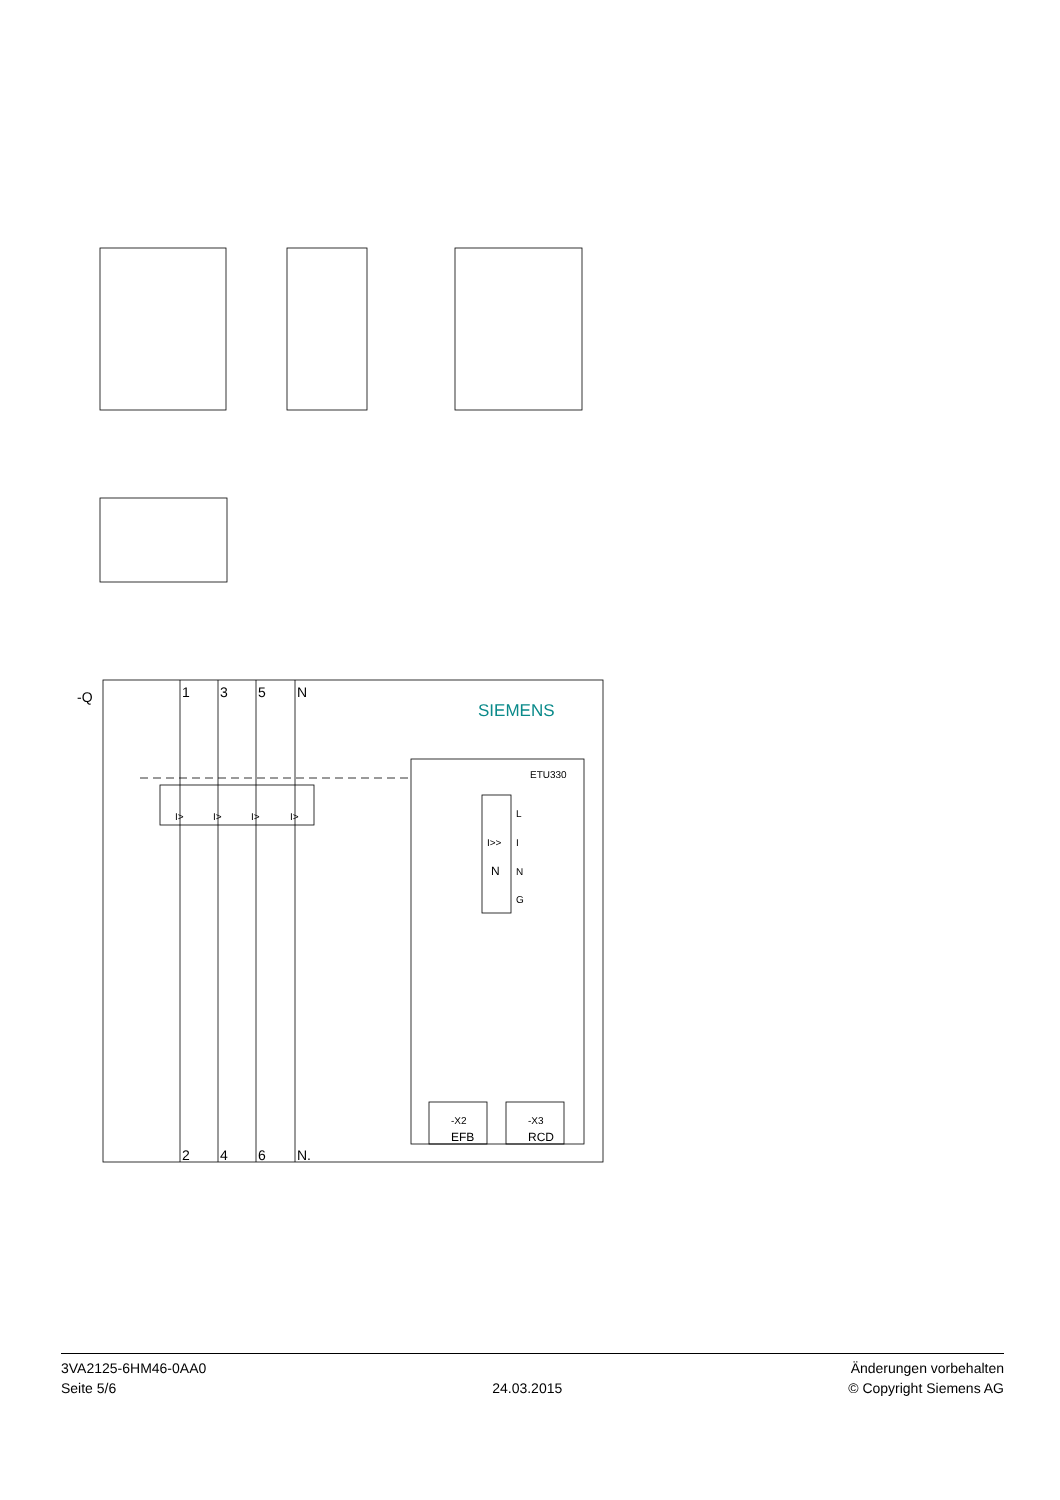-Q
1
3
5
N
2
4
6
N.
SIEMENS
ETU330
L
I
N
G
-X2
EFB
-X3
RCD
I>
I>
I>
I>
I>>
N
3VA2125-6HM46-0AA0
Seite 5/6
24.03.2015
Änderungen vorbehalten
© Copyright Siemens AG